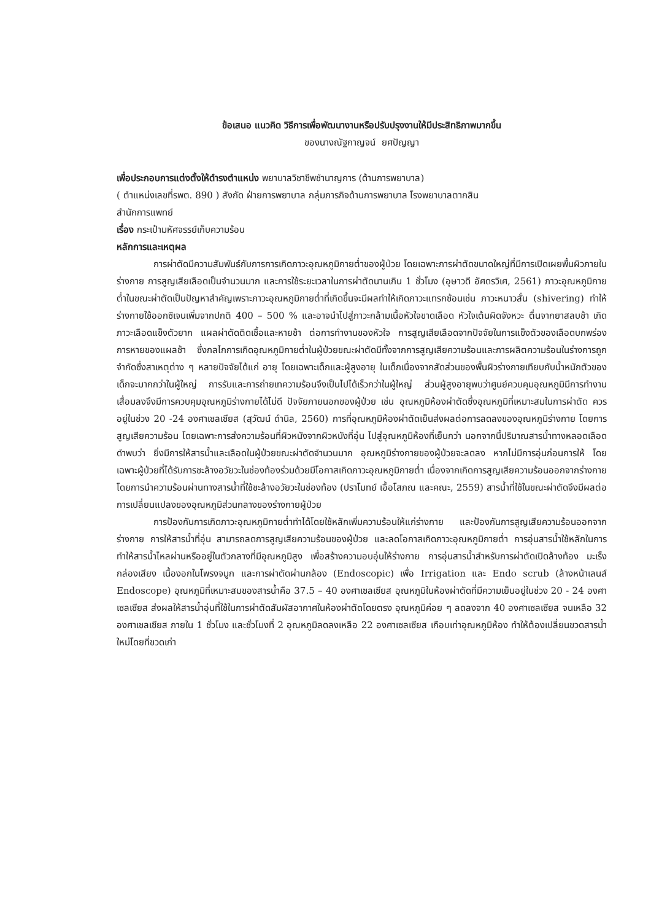ข้อเสนอ แนวคิด วิธีการเพื่อพัฒนางานหรือปรับปรุงงานให้มีประสิทธิภาพมากขึ้น
ของนางณัฐกาญจน์ ยศปัญญา
เพื่อประกอบการแต่งตั้งให้ดำรงตำแหน่ง พยาบาลวิชาชีพชำนาญการ (ด้านการพยาบาล)
( ตำแหน่งเลขที่รพต. 890 ) สังกัด ฝ่ายการพยาบาล กลุ่มภารกิจด้านการพยาบาล โรงพยาบาลตากสิน
สำนักการแพทย์
เรื่อง กระเป๋ามหัศจรรย์เก็บความร้อน
หลักการและเหตุผล
การผ่าตัดมีความสัมพันธ์กับการการเกิดภาวะอุณหภูมิกายต่ำของผู้ป่วย โดยเฉพาะการผ่าตัดขนาดใหญ่ที่มีการเปิดเผยพื้นผิวภายในร่างกาย การสูญเสียเลือดเป็นจำนวนมาก และการใช้ระยะเวลาในการผ่าตัดนานเกิน 1 ชั่วโมง (อุษาวดี อัศดรวิเศ, 2561) ภาวะอุณหภูมิกายต่ำในขณะผ่าตัดเป็นปัญหาสำคัญเพราะภาวะอุณหภูมิกายต่ำที่เกิดขึ้นจะมีผลทำให้เกิดภาวะแทรกซ้อนเช่น ภาวะหนาวสั่น (shivering) ทำให้ร่างกายใช้ออกซิเจนเพิ่มจากปกติ 400 – 500 % และอาจนำไปสู่ภาวะกล้ามเนื้อหัวใจขาดเลือด หัวใจเต้นผิดจังหวะ ตื่นจากยาสลบช้า เกิดภาวะเลือดแข็งตัวยาก แผลผ่าตัดติดเชื้อและหายช้า ต่อการทำงานของหัวใจ การสูญเสียเลือดจากปัจจัยในการแข็งตัวของเลือดบกพร่อง การหายของแผลช้า ซึ่งกลไกการเกิดอุณหภูมิกายต่ำในผู้ป่วยขณะผ่าตัดมีทั้งจากการสูญเสียความร้อนและการผลิตความร้อนในร่างการถูกจำกัดซึ่งสาเหตุต่าง ๆ หลายปัจจัยได้แก่ อายุ โดยเฉพาะเด็กและผู้สูงอายุ ในเด็กเนื่องจากสัดส่วนของพื้นผิวร่างกายเทียบกับน้ำหนักตัวของเด็กจะมากกว่าในผู้ใหญ่ การรับและการถ่ายเทความร้อนจึงเป็นไปได้เร็วกว่าในผู้ใหญ่ ส่วนผู้สูงอายุพบว่าศูนย์ควบคุมอุณหภูมิมีการทำงานเสื่อมลงจึงมีการควบคุมอุณหภูมิร่างกายได้ไม่ดี ปัจจัยภายนอกของผู้ป่วย เช่น อุณหภูมิห้องผ่าตัดซึ่งอุณหภูมิที่เหมาะสมในการผ่าตัด ควรอยู่ในช่วง 20 -24 องศาเซลเซียส (สุวัฒน์ ดำนิล, 2560) การที่อุณหภูมิห้องผ่าตัดเย็นส่งผลต่อการลดลงของอุณหภูมิร่างกาย โดยการสูญเสียความร้อน โดยเฉพาะการส่งความร้อนที่ผิวหนังจากผิวหนังที่อุ่น ไปสู่อุณหภูมิห้องที่เย็นกว่า นอกจากนี้ปริมาณสารน้ำทางหลอดเลือดดำพบว่า ยิ่งมีการให้สารน้ำและเลือดในผู้ป่วยขณะผ่าตัดจำนวนมาก อุณหภูมิร่างกายของผู้ป่วยจะลดลง หากไม่มีการอุ่นก่อนการให้ โดยเฉพาะผู้ป่วยที่ได้รับการชะล้างอวัยวะในช่องท้องร่วมด้วยมีโอกาสเกิดภาวะอุณหภูมิกายต่ำ เนื่องจากเกิดการสูญเสียความร้อนออกจากร่างกายโดยการนำความร้อนผ่านทางสารน้ำที่ใช้ชะล้างอวัยวะในช่องท้อง (ปราโมทย์ เอื้อโสภณ และคณะ, 2559) สารน้ำที่ใช้ในขณะผ่าตัดจึงมีผลต่อการเปลี่ยนแปลงของอุณหภูมิส่วนกลางของร่างกายผู้ป่วย
การป้องกันการเกิดภาวะอุณหภูมิกายต่ำทำได้โดยใช้หลักเพิ่มความร้อนให้แก่ร่างกาย และป้องกันการสูญเสียความร้อนออกจากร่างกาย การให้สารน้ำที่อุ่น สามารถลดการสูญเสียความร้อนของผู้ป่วย และลดโอกาสเกิดภาวะอุณหภูมิกายต่ำ การอุ่นสารน้ำใช้หลักในการทำให้สารน้ำไหลผ่านหรืออยู่ในตัวกลางที่มีอุณหภูมิสูง เพื่อสร้างความอบอุ่นให้ร่างกาย การอุ่นสารน้ำสำหรับการผ่าตัดเปิดล้างท้อง มะเร็งกล่องเสียง เนื้องอกในโพรงจมูก และการผ่าตัดผ่านกล้อง (Endoscopic) เพื่อ Irrigation และ Endo scrub (ล้างหน้าเลนส์ Endoscope) อุณหภูมิที่เหมาะสมของสารน้ำคือ 37.5 – 40 องศาเซลเซียส อุณหภูมิในห้องผ่าตัดที่มีความเย็นอยู่ในช่วง 20 - 24 องศาเซลเซียส ส่งผลให้สารน้ำอุ่นที่ใช้ในการผ่าตัดสัมผัสอากาศในห้องผ่าตัดโดยตรง อุณหภูมิค่อย ๆ ลดลงจาก 40 องศาเซลเซียส จนเหลือ 32 องศาเซลเซียส ภายใน 1 ชั่วโมง และชั่วโมงที่ 2 อุณหภูมิลดลงเหลือ 22 องศาเซลเซียส เกือบเท่าอุณหภูมิห้อง ทำให้ต้องเปลี่ยนขวดสารน้ำใหม่โดยที่ขวดเก่า